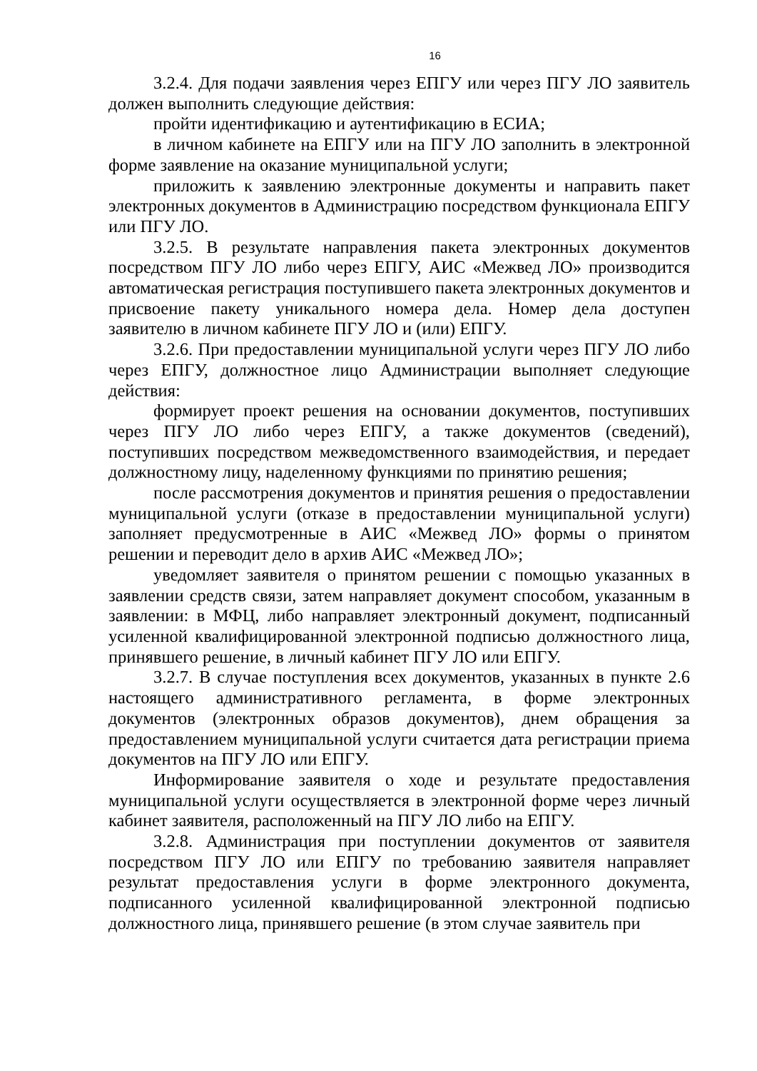16
3.2.4. Для подачи заявления через ЕПГУ или через ПГУ ЛО заявитель должен выполнить следующие действия:
пройти идентификацию и аутентификацию в ЕСИА;
в личном кабинете на ЕПГУ или на ПГУ ЛО заполнить в электронной форме заявление на оказание муниципальной услуги;
приложить к заявлению электронные документы и направить пакет электронных документов в Администрацию посредством функционала ЕПГУ или ПГУ ЛО.
3.2.5. В результате направления пакета электронных документов посредством ПГУ ЛО либо через ЕПГУ, АИС «Межвед ЛО» производится автоматическая регистрация поступившего пакета электронных документов и присвоение пакету уникального номера дела. Номер дела доступен заявителю в личном кабинете ПГУ ЛО и (или) ЕПГУ.
3.2.6. При предоставлении муниципальной услуги через ПГУ ЛО либо через ЕПГУ, должностное лицо Администрации выполняет следующие действия:
формирует проект решения на основании документов, поступивших через ПГУ ЛО либо через ЕПГУ, а также документов (сведений), поступивших посредством межведомственного взаимодействия, и передает должностному лицу, наделенному функциями по принятию решения;
после рассмотрения документов и принятия решения о предоставлении муниципальной услуги (отказе в предоставлении муниципальной услуги) заполняет предусмотренные в АИС «Межвед ЛО» формы о принятом решении и переводит дело в архив АИС «Межвед ЛО»;
уведомляет заявителя о принятом решении с помощью указанных в заявлении средств связи, затем направляет документ способом, указанным в заявлении: в МФЦ, либо направляет электронный документ, подписанный усиленной квалифицированной электронной подписью должностного лица, принявшего решение, в личный кабинет ПГУ ЛО или ЕПГУ.
3.2.7. В случае поступления всех документов, указанных в пункте 2.6 настоящего административного регламента, в форме электронных документов (электронных образов документов), днем обращения за предоставлением муниципальной услуги считается дата регистрации приема документов на ПГУ ЛО или ЕПГУ.
Информирование заявителя о ходе и результате предоставления муниципальной услуги осуществляется в электронной форме через личный кабинет заявителя, расположенный на ПГУ ЛО либо на ЕПГУ.
3.2.8. Администрация при поступлении документов от заявителя посредством ПГУ ЛО или ЕПГУ по требованию заявителя направляет результат предоставления услуги в форме электронного документа, подписанного усиленной квалифицированной электронной подписью должностного лица, принявшего решение (в этом случае заявитель при